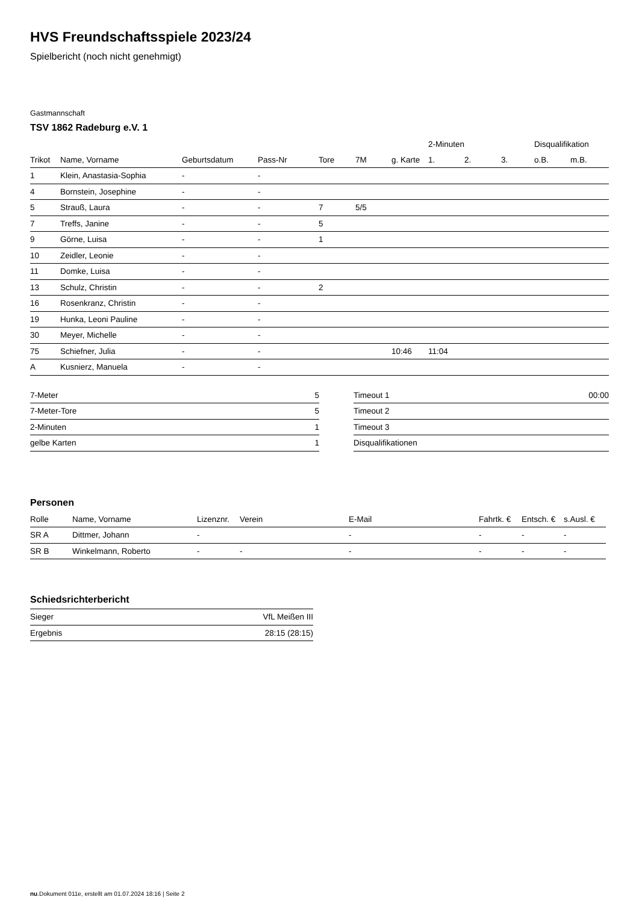HVS Freundschaftsspiele 2023/24
Spielbericht (noch nicht genehmigt)
Gastmannschaft
TSV 1862 Radeburg e.V. 1
| | | | | | | | 2-Minuten | | | Disqualifikation | |
| --- | --- | --- | --- | --- | --- | --- | --- | --- | --- | --- | --- |
| Trikot | Name, Vorname | Geburtsdatum | Pass-Nr | Tore | 7M | g. Karte | 1. | 2. | 3. | o.B. | m.B. |
| 1 | Klein, Anastasia-Sophia | - | - | | | | | | | | |
| 4 | Bornstein, Josephine | - | - | | | | | | | | |
| 5 | Strauß, Laura | - | - | 7 | 5/5 | | | | | | |
| 7 | Treffs, Janine | - | - | 5 | | | | | | | |
| 9 | Görne, Luisa | - | - | 1 | | | | | | | |
| 10 | Zeidler, Leonie | - | - | | | | | | | | |
| 11 | Domke, Luisa | - | - | | | | | | | | |
| 13 | Schulz, Christin | - | - | 2 | | | | | | | |
| 16 | Rosenkranz, Christin | - | - | | | | | | | | |
| 19 | Hunka, Leoni Pauline | - | - | | | | | | | | |
| 30 | Meyer, Michelle | - | - | | | | | | | | |
| 75 | Schiefner, Julia | - | - | | | 10:46 | 11:04 | | | | |
| A | Kusnierz, Manuela | - | - | | | | | | | | |
| 7-Meter | 5 |
| 7-Meter-Tore | 5 |
| 2-Minuten | 1 |
| gelbe Karten | 1 |
| Timeout 1 | 00:00 |
| Timeout 2 | |
| Timeout 3 | |
| Disqualifikationen | |
Personen
| Rolle | Name, Vorname | Lizenznr. | Verein | E-Mail | Fahrtk. € | Entsch. € | s.Ausl. € |
| --- | --- | --- | --- | --- | --- | --- | --- |
| SR A | Dittmer, Johann | - | | - | - | - | - |
| SR B | Winkelmann, Roberto | - | - | - | - | - | - |
Schiedsrichterbericht
| Sieger | VfL Meißen III |
| Ergebnis | 28:15 (28:15) |
nu.Dokument 011e, erstellt am 01.07.2024 18:16 | Seite 2